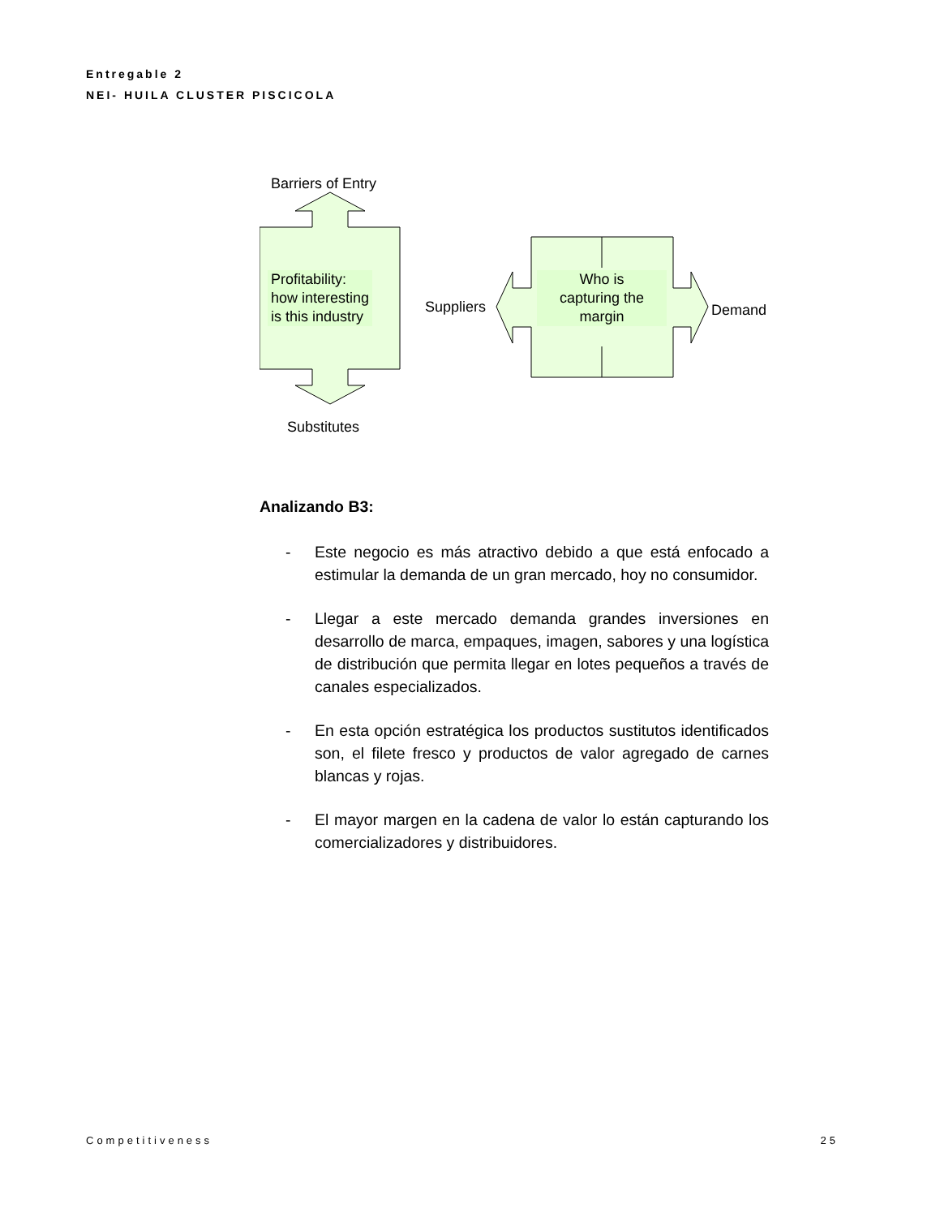Entregable 2
NEI- HUILA CLUSTER PISCICOLA
Barriers of Entry
Profitability:
how interesting
is this industry
Suppliers
Who is
capturing the
margin
Demand
Substitutes
Analizando B3:
- Este negocio es más atractivo debido a que está enfocado a estimular la demanda de un gran mercado, hoy no consumidor.
- Llegar a este mercado demanda grandes inversiones en desarrollo de marca, empaques, imagen, sabores y una logística de distribución que permita llegar en lotes pequeños a través de canales especializados.
- En esta opción estratégica los productos sustitutos identificados son, el filete fresco y productos de valor agregado de carnes blancas y rojas.
- El mayor margen en la cadena de valor lo están capturando los comercializadores y distribuidores.
Competitiveness 25